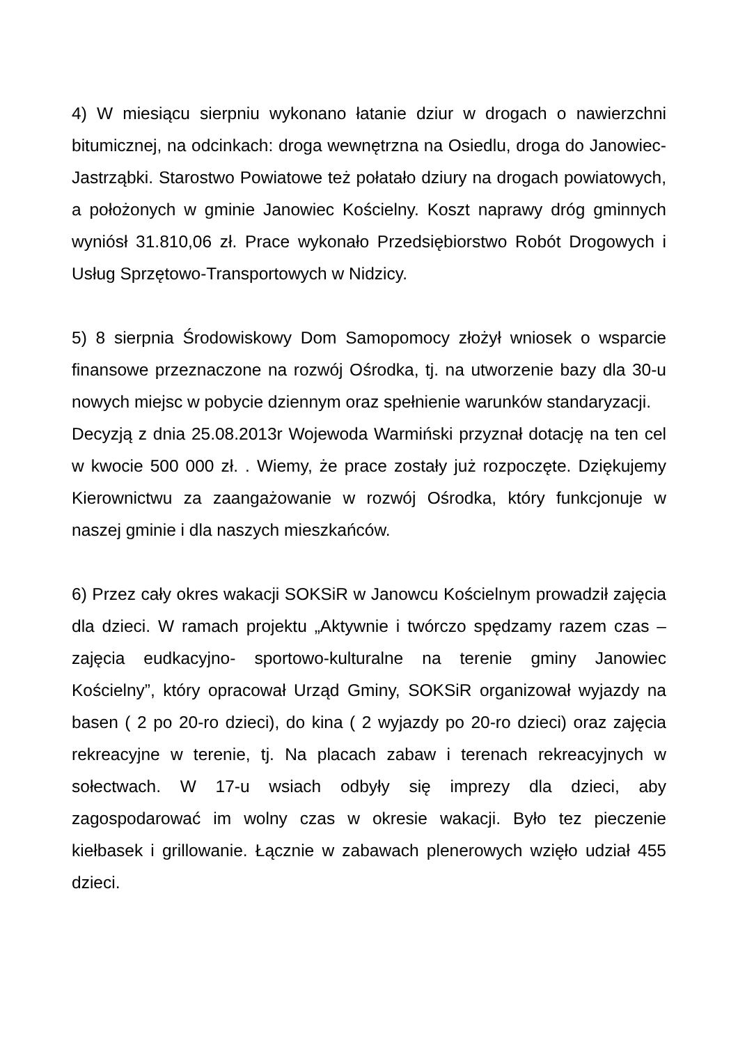4) W miesiącu sierpniu wykonano łatanie dziur w drogach o nawierzchni bitumicznej, na odcinkach: droga wewnętrzna na Osiedlu, droga do Janowiec-Jastrząbki. Starostwo Powiatowe też połatało dziury na drogach powiatowych, a położonych w gminie Janowiec Kościelny. Koszt naprawy dróg gminnych wyniósł 31.810,06 zł. Prace wykonało Przedsiębiorstwo Robót Drogowych i Usług Sprzętowo-Transportowych w Nidzicy.
5) 8 sierpnia Środowiskowy Dom Samopomocy złożył wniosek o wsparcie finansowe przeznaczone na rozwój Ośrodka, tj. na utworzenie bazy dla 30-u nowych miejsc w pobycie dziennym oraz spełnienie warunków standaryzacji.
Decyzją z dnia 25.08.2013r Wojewoda Warmiński przyznał dotację na ten cel w kwocie 500 000 zł. . Wiemy, że prace zostały już rozpoczęte. Dziękujemy Kierownictwu za zaangażowanie w rozwój Ośrodka, który funkcjonuje w naszej gminie i dla naszych mieszkańców.
6) Przez cały okres wakacji SOKSiR w Janowcu Kościelnym prowadził zajęcia dla dzieci. W ramach projektu „Aktywnie i twórczo spędzamy razem czas – zajęcia eudkacyjno- sportowo-kulturalne na terenie gminy Janowiec Kościelny”, który opracował Urząd Gminy, SOKSiR organizował wyjazdy na basen ( 2 po 20-ro dzieci), do kina ( 2 wyjazdy po 20-ro dzieci) oraz zajęcia rekreacyjne w terenie, tj. Na placach zabaw i terenach rekreacyjnych w sołectwach. W 17-u wsiach odbyły się imprezy dla dzieci, aby zagospodarować im wolny czas w okresie wakacji. Było tez pieczenie kiełbasek i grillowanie. Łącznie w zabawach plenerowych wzięło udział 455 dzieci.